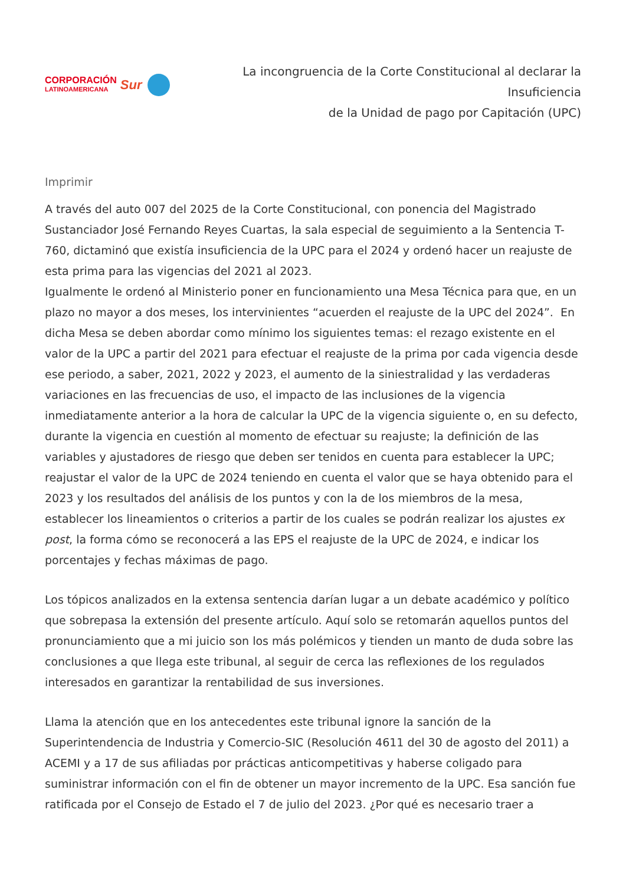CORPORACIÓN
LATINOAMERICANA
Sur
La incongruencia de la Corte Constitucional al declarar la Insuficiencia
de la Unidad de pago por Capitación (UPC)
Imprimir
A través del auto 007 del 2025 de la Corte Constitucional, con ponencia del Magistrado Sustanciador José Fernando Reyes Cuartas, la sala especial de seguimiento a la Sentencia T-760, dictaminó que existía insuficiencia de la UPC para el 2024 y ordenó hacer un reajuste de esta prima para las vigencias del 2021 al 2023.
Igualmente le ordenó al Ministerio poner en funcionamiento una Mesa Técnica para que, en un plazo no mayor a dos meses, los intervinientes “acuerden el reajuste de la UPC del 2024”. En dicha Mesa se deben abordar como mínimo los siguientes temas: el rezago existente en el valor de la UPC a partir del 2021 para efectuar el reajuste de la prima por cada vigencia desde ese periodo, a saber, 2021, 2022 y 2023, el aumento de la siniestralidad y las verdaderas variaciones en las frecuencias de uso, el impacto de las inclusiones de la vigencia inmediatamente anterior a la hora de calcular la UPC de la vigencia siguiente o, en su defecto, durante la vigencia en cuestión al momento de efectuar su reajuste; la definición de las variables y ajustadores de riesgo que deben ser tenidos en cuenta para establecer la UPC; reajustar el valor de la UPC de 2024 teniendo en cuenta el valor que se haya obtenido para el 2023 y los resultados del análisis de los puntos y con la de los miembros de la mesa, establecer los lineamientos o criterios a partir de los cuales se podrán realizar los ajustes ex post, la forma cómo se reconocerá a las EPS el reajuste de la UPC de 2024, e indicar los porcentajes y fechas máximas de pago.
Los tópicos analizados en la extensa sentencia darían lugar a un debate académico y político que sobrepasa la extensión del presente artículo. Aquí solo se retomarán aquellos puntos del pronunciamiento que a mi juicio son los más polémicos y tienden un manto de duda sobre las conclusiones a que llega este tribunal, al seguir de cerca las reflexiones de los regulados interesados en garantizar la rentabilidad de sus inversiones.
Llama la atención que en los antecedentes este tribunal ignore la sanción de la Superintendencia de Industria y Comercio-SIC (Resolución 4611 del 30 de agosto del 2011) a ACEMI y a 17 de sus afiliadas por prácticas anticompetitivas y haberse coligado para suministrar información con el fin de obtener un mayor incremento de la UPC. Esa sanción fue ratificada por el Consejo de Estado el 7 de julio del 2023. ¿Por qué es necesario traer a